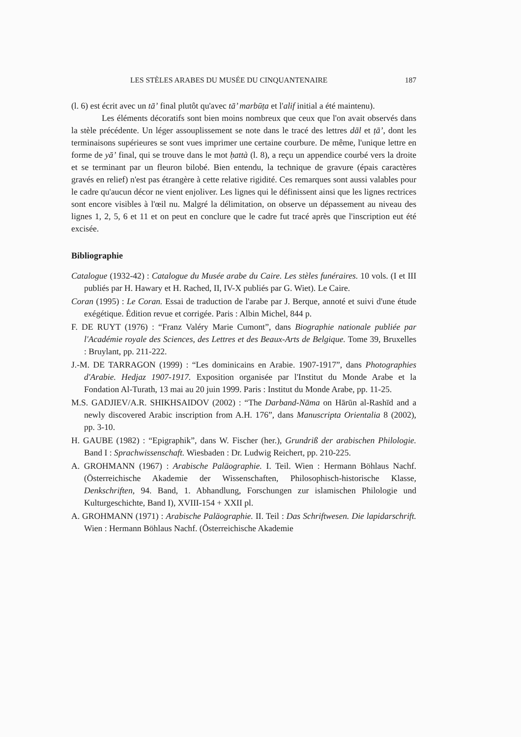LES STÈLES ARABES DU MUSÉE DU CINQUANTENAIRE 187
(l. 6) est écrit avec un tā’ final plutôt qu'avec tā’ marbūṭa et l'alif initial a été maintenu).
Les éléments décoratifs sont bien moins nombreux que ceux que l'on avait observés dans la stèle précédente. Un léger assouplissement se note dans le tracé des lettres dāl et ṭā’, dont les terminaisons supérieures se sont vues imprimer une certaine courbure. De même, l'unique lettre en forme de yā’ final, qui se trouve dans le mot ḥattà (l. 8), a reçu un appendice courbé vers la droite et se terminant par un fleuron bilobé. Bien entendu, la technique de gravure (épais caractères gravés en relief) n'est pas étrangère à cette relative rigidité. Ces remarques sont aussi valables pour le cadre qu'aucun décor ne vient enjoliver. Les lignes qui le définissent ainsi que les lignes rectrices sont encore visibles à l'œil nu. Malgré la délimitation, on observe un dépassement au niveau des lignes 1, 2, 5, 6 et 11 et on peut en conclure que le cadre fut tracé après que l'inscription eut été excisée.
Bibliographie
Catalogue (1932-42) : Catalogue du Musée arabe du Caire. Les stèles funéraires. 10 vols. (I et III publiés par H. Hawary et H. Rached, II, IV-X publiés par G. Wiet). Le Caire.
Coran (1995) : Le Coran. Essai de traduction de l'arabe par J. Berque, annoté et suivi d'une étude exégétique. Édition revue et corrigée. Paris : Albin Michel, 844 p.
F. DE RUYT (1976) : “Franz Valéry Marie Cumont”, dans Biographie nationale publiée par l'Académie royale des Sciences, des Lettres et des Beaux-Arts de Belgique. Tome 39, Bruxelles : Bruylant, pp. 211-222.
J.-M. DE TARRAGON (1999) : “Les dominicains en Arabie. 1907-1917”, dans Photographies d'Arabie. Hedjaz 1907-1917. Exposition organisée par l'Institut du Monde Arabe et la Fondation Al-Turath, 13 mai au 20 juin 1999. Paris : Institut du Monde Arabe, pp. 11-25.
M.S. GADJIEV/A.R. SHIKHSAIDOV (2002) : “The Darband-Nāma on Hārūn al-Rashīd and a newly discovered Arabic inscription from A.H. 176”, dans Manuscripta Orientalia 8 (2002), pp. 3-10.
H. GAUBE (1982) : “Epigraphik”, dans W. Fischer (her.), Grundriß der arabischen Philologie. Band I : Sprachwissenschaft. Wiesbaden : Dr. Ludwig Reichert, pp. 210-225.
A. GROHMANN (1967) : Arabische Paläographie. I. Teil. Wien : Hermann Böhlaus Nachf. (Österreichische Akademie der Wissenschaften, Philosophisch-historische Klasse, Denkschriften, 94. Band, 1. Abhandlung, Forschungen zur islamischen Philologie und Kulturgeschichte, Band I), XVIII-154 + XXII pl.
A. GROHMANN (1971) : Arabische Paläographie. II. Teil : Das Schriftwesen. Die lapidarschrift. Wien : Hermann Böhlaus Nachf. (Österreichische Akademie